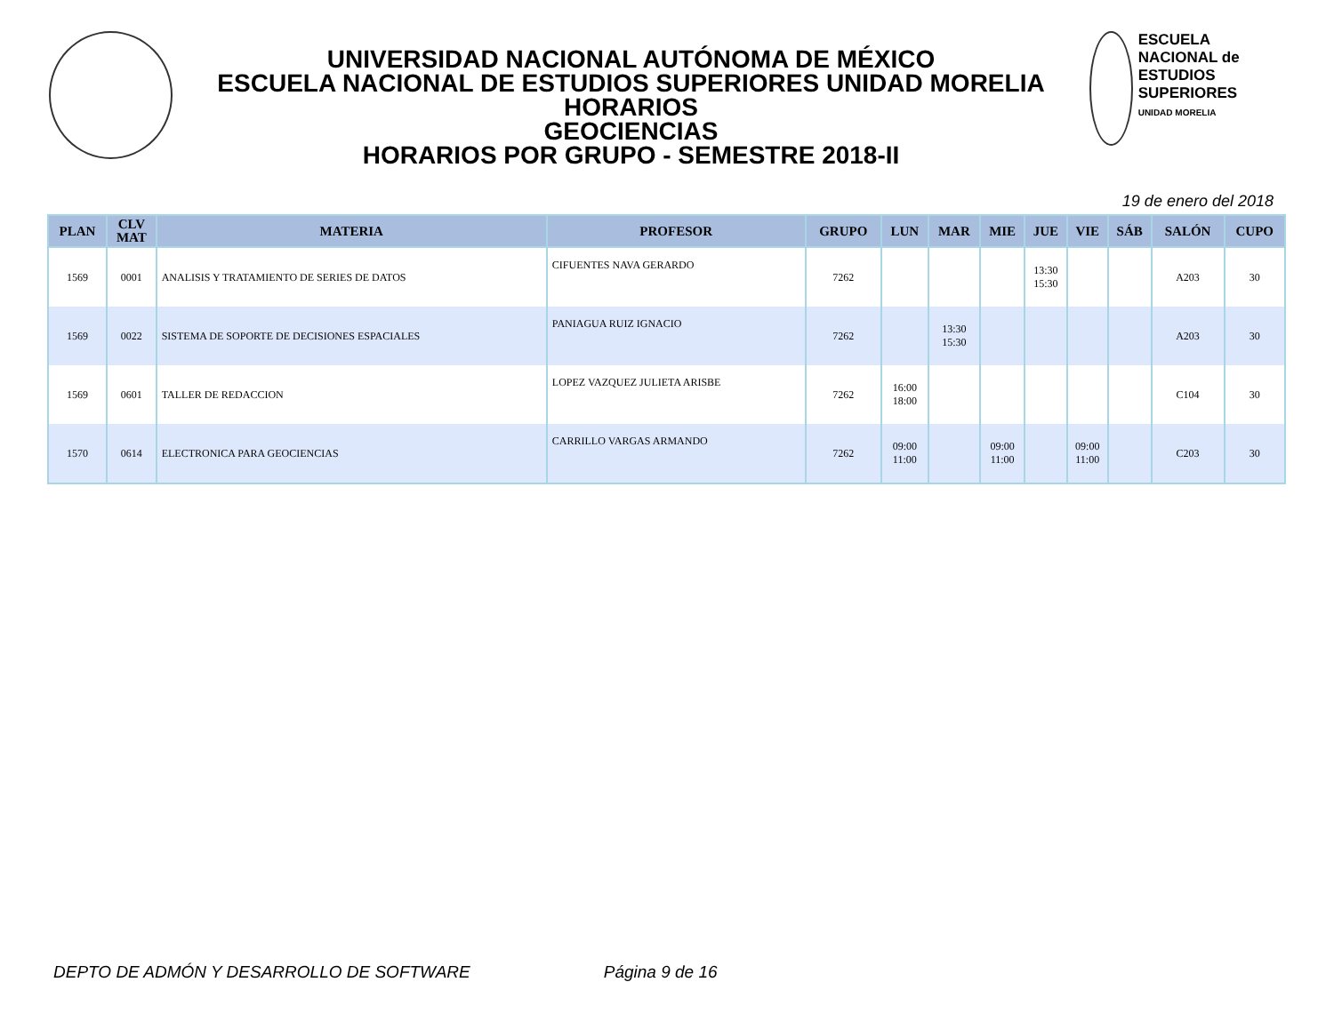UNIVERSIDAD NACIONAL AUTÓNOMA DE MÉXICO
ESCUELA NACIONAL DE ESTUDIOS SUPERIORES UNIDAD MORELIA
HORARIOS
GEOCIENCIAS
HORARIOS POR GRUPO - SEMESTRE 2018-II
ESCUELA NACIONAL de ESTUDIOS SUPERIORES
UNIDAD MORELIA
19 de enero del 2018
| PLAN | CLV MAT | MATERIA | PROFESOR | GRUPO | LUN | MAR | MIE | JUE | VIE | SÁB | SALÓN | CUPO |
| --- | --- | --- | --- | --- | --- | --- | --- | --- | --- | --- | --- | --- |
| 1569 | 0001 | ANALISIS Y TRATAMIENTO DE SERIES DE DATOS | CIFUENTES NAVA GERARDO | 7262 | | | | 13:30 15:30 | | | A203 | 30 |
| 1569 | 0022 | SISTEMA DE SOPORTE DE DECISIONES ESPACIALES | PANIAGUA RUIZ IGNACIO | 7262 | | 13:30 15:30 | | | | | A203 | 30 |
| 1569 | 0601 | TALLER DE REDACCION | LOPEZ VAZQUEZ JULIETA ARISBE | 7262 | 16:00 18:00 | | | | | | C104 | 30 |
| 1570 | 0614 | ELECTRONICA PARA GEOCIENCIAS | CARRILLO VARGAS ARMANDO | 7262 | 09:00 11:00 | | 09:00 11:00 | | 09:00 11:00 | | C203 | 30 |
DEPTO DE ADMÓN Y DESARROLLO DE SOFTWARE Página 9 de 16